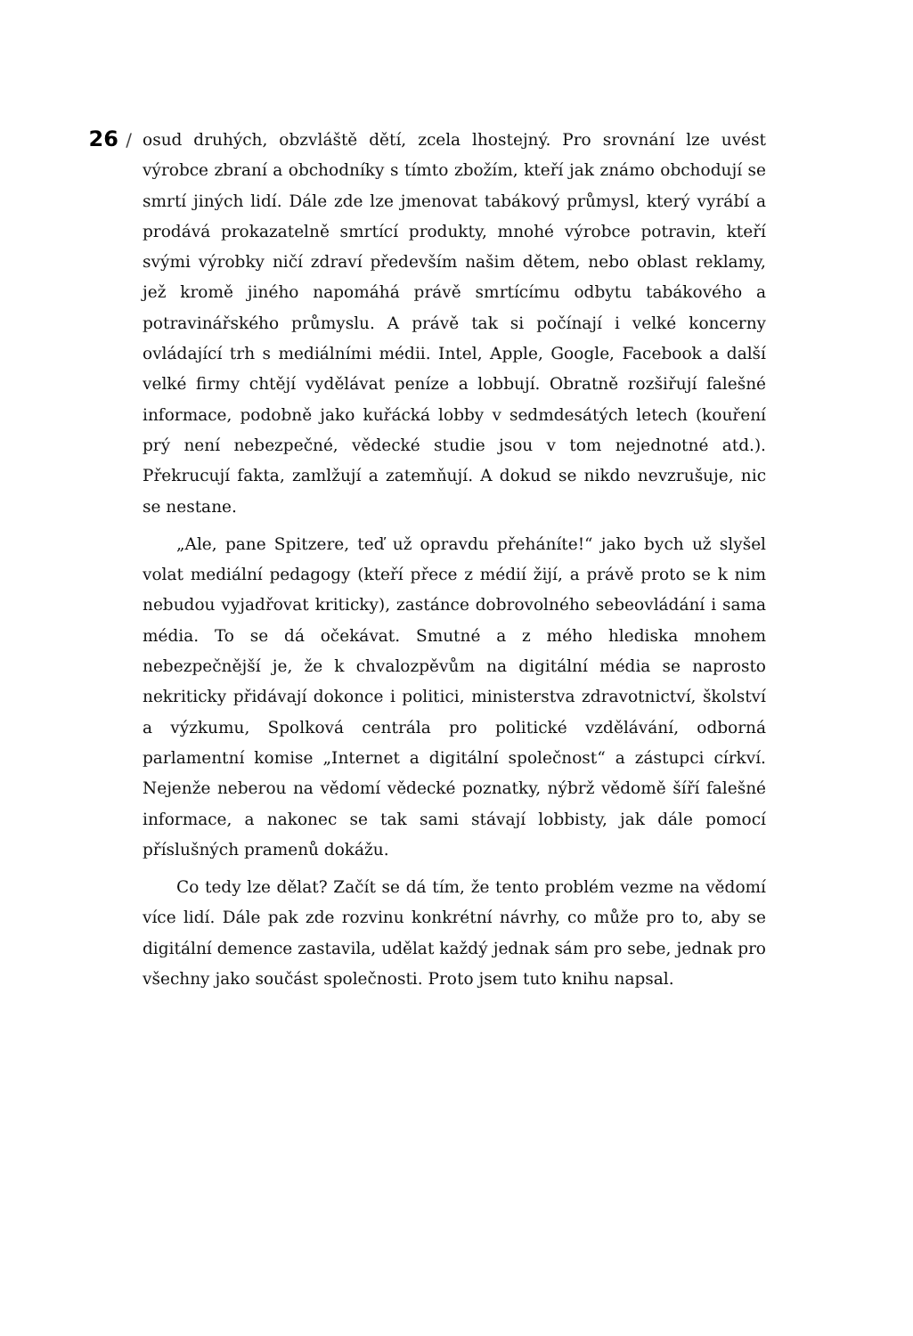26 /
osud druhých, obzvláště dětí, zcela lhostejný. Pro srovnání lze uvést výrobce zbraní a obchodníky s tímto zbožím, kteří jak známo obchodují se smrtí jiných lidí. Dále zde lze jmenovat tabákový průmysl, který vyrábí a prodává prokazatelně smrtící produkty, mnohé výrobce potravin, kteří svými výrobky ničí zdraví především našim dětem, nebo oblast reklamy, jež kromě jiného napomáhá právě smrtícímu odbytu tabákového a potravinářského průmyslu. A právě tak si počínají i velké koncerny ovládající trh s mediálními médii. Intel, Apple, Google, Facebook a další velké firmy chtějí vydělávat peníze a lobbují. Obratně rozšiřují falešné informace, podobně jako kuřácká lobby v sedmdesátých letech (kouření prý není nebezpečné, vědecké studie jsou v tom nejednotné atd.). Překrucují fakta, zamlžují a zatemňují. A dokud se nikdo nevzrušuje, nic se nestane.
„Ale, pane Spitzere, teď už opravdu přeháníte!“ jako bych už slyšel volat mediální pedagogy (kteří přece z médií žijí, a právě proto se k nim nebudou vyjadřovat kriticky), zastánce dobrovolného sebeovládání i sama média. To se dá očekávat. Smutné a z mého hlediska mnohem nebezpečnější je, že k chvalozpěvům na digitální média se naprosto nekriticky přidávají dokonce i politici, ministerstva zdravotnictví, školství a výzkumu, Spolková centrála pro politické vzdělávání, odborná parlamentní komise „Internet a digitální společnost“ a zástupci církví. Nejenže neberou na vědomí vědecké poznatky, nýbrž vědomě šíří falešné informace, a nakonec se tak sami stávají lobbisty, jak dále pomocí příslušných pramenů dokážu.
Co tedy lze dělat? Začít se dá tím, že tento problém vezme na vědomí více lidí. Dále pak zde rozvinu konkrétní návrhy, co může pro to, aby se digitální demence zastavila, udělat každý jednak sám pro sebe, jednak pro všechny jako součást společnosti. Proto jsem tuto knihu napsal.